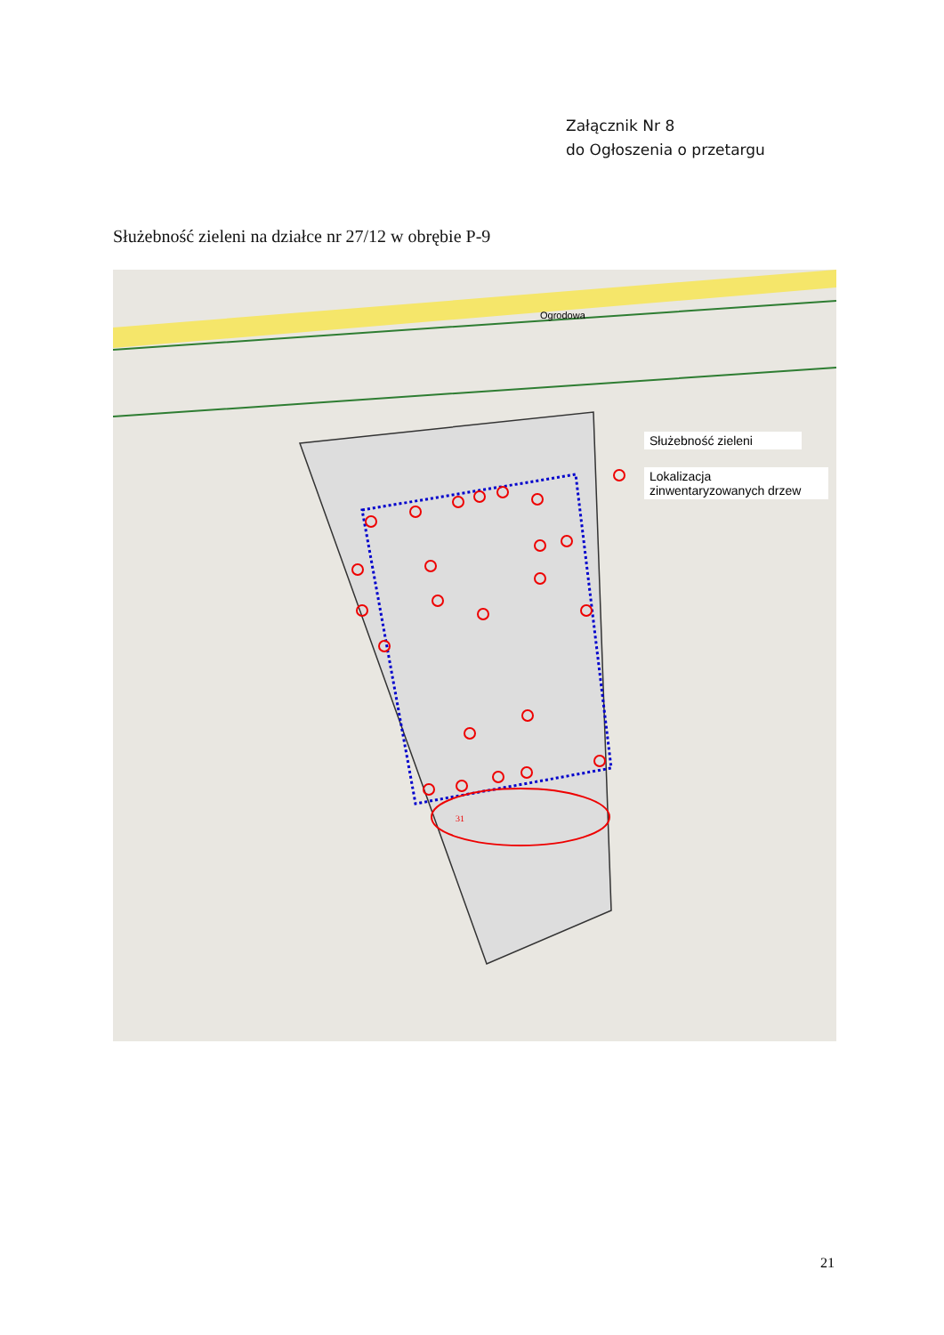Załącznik Nr 8
do Ogłoszenia o przetargu
Służebność zieleni na działce nr 27/12 w obrębie P-9
31
Służebność zieleni
Lokalizacja zinwentaryzowanych drzew
Ogrodowa
21